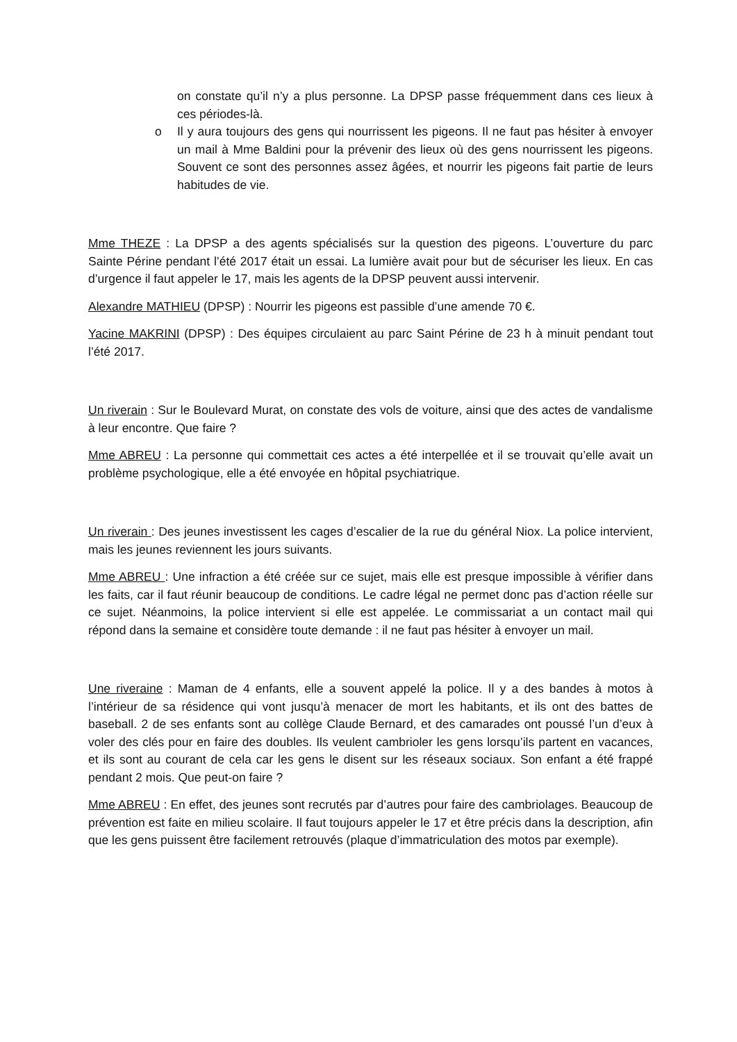on constate qu’il n’y a plus personne. La DPSP passe fréquemment dans ces lieux à ces périodes-là.
o Il y aura toujours des gens qui nourrissent les pigeons. Il ne faut pas hésiter à envoyer un mail à Mme Baldini pour la prévenir des lieux où des gens nourrissent les pigeons. Souvent ce sont des personnes assez âgées, et nourrir les pigeons fait partie de leurs habitudes de vie.
Mme THEZE : La DPSP a des agents spécialisés sur la question des pigeons. L’ouverture du parc Sainte Périne pendant l’été 2017 était un essai. La lumière avait pour but de sécuriser les lieux. En cas d’urgence il faut appeler le 17, mais les agents de la DPSP peuvent aussi intervenir.
Alexandre MATHIEU (DPSP) : Nourrir les pigeons est passible d’une amende 70 €.
Yacine MAKRINI (DPSP) : Des équipes circulaient au parc Saint Périne de 23 h à minuit pendant tout l’été 2017.
Un riverain : Sur le Boulevard Murat, on constate des vols de voiture, ainsi que des actes de vandalisme à leur encontre. Que faire ?
Mme ABREU : La personne qui commettait ces actes a été interpellée et il se trouvait qu’elle avait un problème psychologique, elle a été envoyée en hôpital psychiatrique.
Un riverain : Des jeunes investissent les cages d’escalier de la rue du général Niox. La police intervient, mais les jeunes reviennent les jours suivants.
Mme ABREU : Une infraction a été créée sur ce sujet, mais elle est presque impossible à vérifier dans les faits, car il faut réunir beaucoup de conditions. Le cadre légal ne permet donc pas d’action réelle sur ce sujet. Néanmoins, la police intervient si elle est appelée. Le commissariat a un contact mail qui répond dans la semaine et considère toute demande : il ne faut pas hésiter à envoyer un mail.
Une riveraine : Maman de 4 enfants, elle a souvent appelé la police. Il y a des bandes à motos à l’intérieur de sa résidence qui vont jusqu’à menacer de mort les habitants, et ils ont des battes de baseball. 2 de ses enfants sont au collège Claude Bernard, et des camarades ont poussé l’un d’eux à voler des clés pour en faire des doubles. Ils veulent cambrioler les gens lorsqu’ils partent en vacances, et ils sont au courant de cela car les gens le disent sur les réseaux sociaux. Son enfant a été frappé pendant 2 mois. Que peut-on faire ?
Mme ABREU : En effet, des jeunes sont recrutés par d’autres pour faire des cambriolages. Beaucoup de prévention est faite en milieu scolaire. Il faut toujours appeler le 17 et être précis dans la description, afin que les gens puissent être facilement retrouvés (plaque d’immatriculation des motos par exemple).